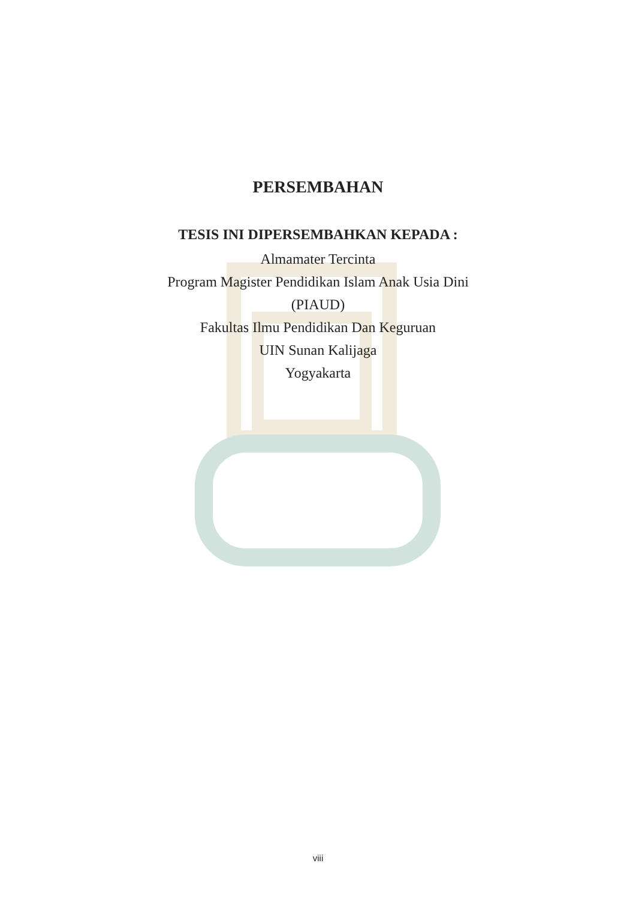PERSEMBAHAN
TESIS INI DIPERSEMBAHKAN KEPADA :
Almamater Tercinta
Program Magister Pendidikan Islam Anak Usia Dini
(PIAUD)
Fakultas Ilmu Pendidikan Dan Keguruan
UIN Sunan Kalijaga
Yogyakarta
viii